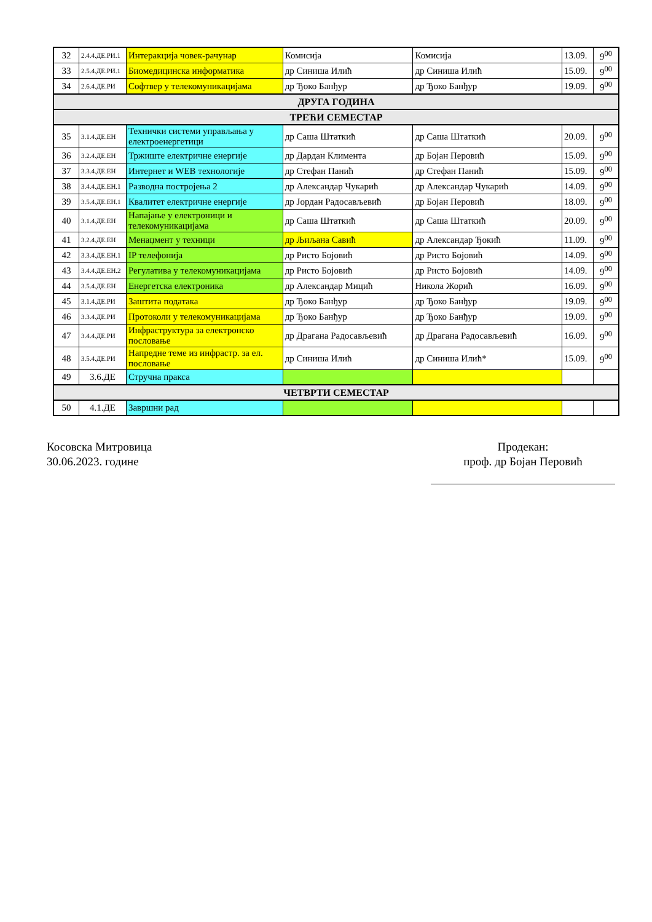| 32 | 2.4.4.ДЕ.РИ.1 | Интеракција човек-рачунар | Комисија | Комисија | 13.09. | 9<sup>00</sup> |
| 33 | 2.5.4.ДЕ.РИ.1 | Биомедицинска информатика | др Синиша Илић | др Синиша Илић | 15.09. | 9<sup>00</sup> |
| 34 | 2.6.4.ДЕ.РИ | Софтвер у телекомуникацијама | др Ђоко Банђур | др Ђоко Банђур | 19.09. | 9<sup>00</sup> |
| ДРУГА ГОДИНА | | | | | | |
| ТРЕЋИ СЕМЕСТАР | | | | | | |
| 35 | 3.1.4.ДЕ.ЕН | Технички системи управљања у електроенергетици | др Саша Штаткић | др Саша Штаткић | 20.09. | 9<sup>00</sup> |
| 36 | 3.2.4.ДЕ.ЕН | Тржиште електричне енергије | др Дардан Климента | др Бојан Перовић | 15.09. | 9<sup>00</sup> |
| 37 | 3.3.4.ДЕ.ЕН | Интернет и WEB технологије | др Стефан Панић | др Стефан Панић | 15.09. | 9<sup>00</sup> |
| 38 | 3.4.4.ДЕ.ЕН.1 | Разводна постројења 2 | др Александар Чукарић | др Александар Чукарић | 14.09. | 9<sup>00</sup> |
| 39 | 3.5.4.ДЕ.ЕН.1 | Квалитет електричне енергије | др Јордан Радосављевић | др Бојан Перовић | 18.09. | 9<sup>00</sup> |
| 40 | 3.1.4.ДЕ.ЕН | Напајање у електроници и телекомуникацијама | др Саша Штаткић | др Саша Штаткић | 20.09. | 9<sup>00</sup> |
| 41 | 3.2.4.ДЕ.ЕН | Менаџмент у техници | др Љиљана Савић | др Александар Ђокић | 11.09. | 9<sup>00</sup> |
| 42 | 3.3.4.ДЕ.ЕН.1 | IP телефонија | др Ристо Бојовић | др Ристо Бојовић | 14.09. | 9<sup>00</sup> |
| 43 | 3.4.4.ДЕ.ЕН.2 | Регулатива у телекомуникацијама | др Ристо Бојовић | др Ристо Бојовић | 14.09. | 9<sup>00</sup> |
| 44 | 3.5.4.ДЕ.ЕН | Енергетска електроника | др Александар Мицић | Никола Жорић | 16.09. | 9<sup>00</sup> |
| 45 | 3.1.4.ДЕ.РИ | Заштита података | др Ђоко Банђур | др Ђоко Банђур | 19.09. | 9<sup>00</sup> |
| 46 | 3.3.4.ДЕ.РИ | Протоколи у телекомуникацијама | др Ђоко Банђур | др Ђоко Банђур | 19.09. | 9<sup>00</sup> |
| 47 | 3.4.4.ДЕ.РИ | Инфраструктура за електронско пословање | др Драгана Радосављевић | др Драгана Радосављевић | 16.09. | 9<sup>00</sup> |
| 48 | 3.5.4.ДЕ.РИ | Напредне теме из инфрастр. за ел. пословање | др Синиша Илић | др Синиша Илић* | 15.09. | 9<sup>00</sup> |
| 49 | 3.6.ДЕ | Стручна пракса | | | | |
| ЧЕТВРТИ СЕМЕСТАР | | | | | | |
| 50 | 4.1.ДЕ | Завршни рад | | | | |
Косовска Митровица
30.06.2023. године
Продекан:
проф. др Бојан Перовић